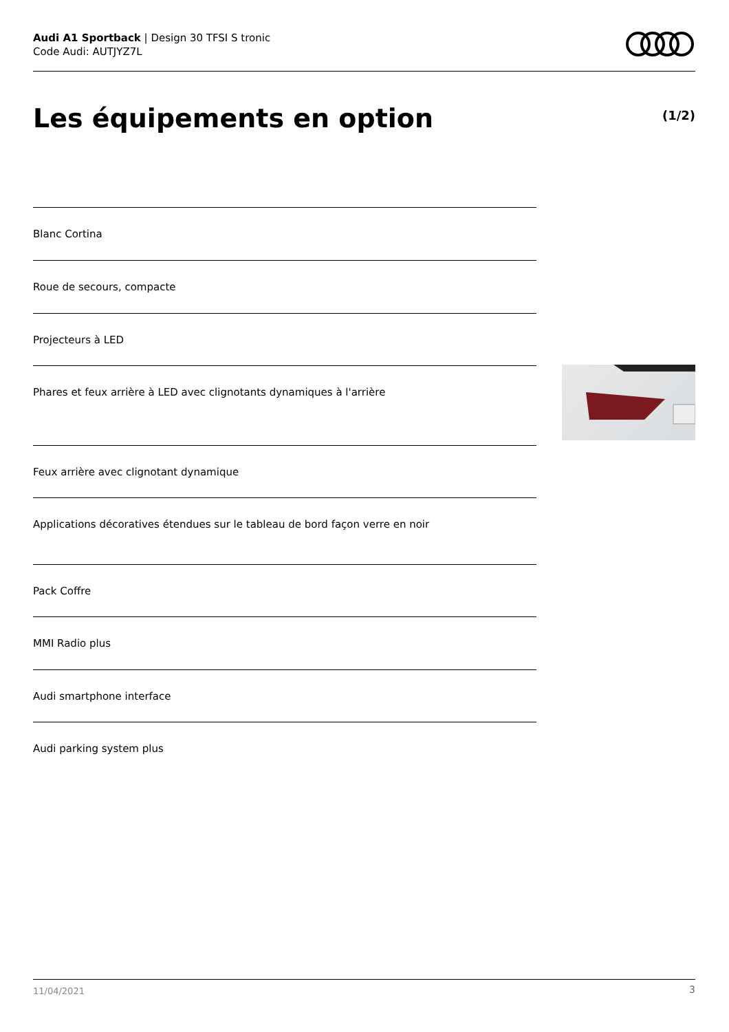Audi A1 Sportback | Design 30 TFSI S tronic
Code Audi: AUTJYZ7L
Les équipements en option (1/2)
Blanc Cortina
Roue de secours, compacte
Projecteurs à LED
Phares et feux arrière à LED avec clignotants dynamiques à l'arrière
Feux arrière avec clignotant dynamique
Applications décoratives étendues sur le tableau de bord façon verre en noir
Pack Coffre
MMI Radio plus
Audi smartphone interface
Audi parking system plus
11/04/2021 3